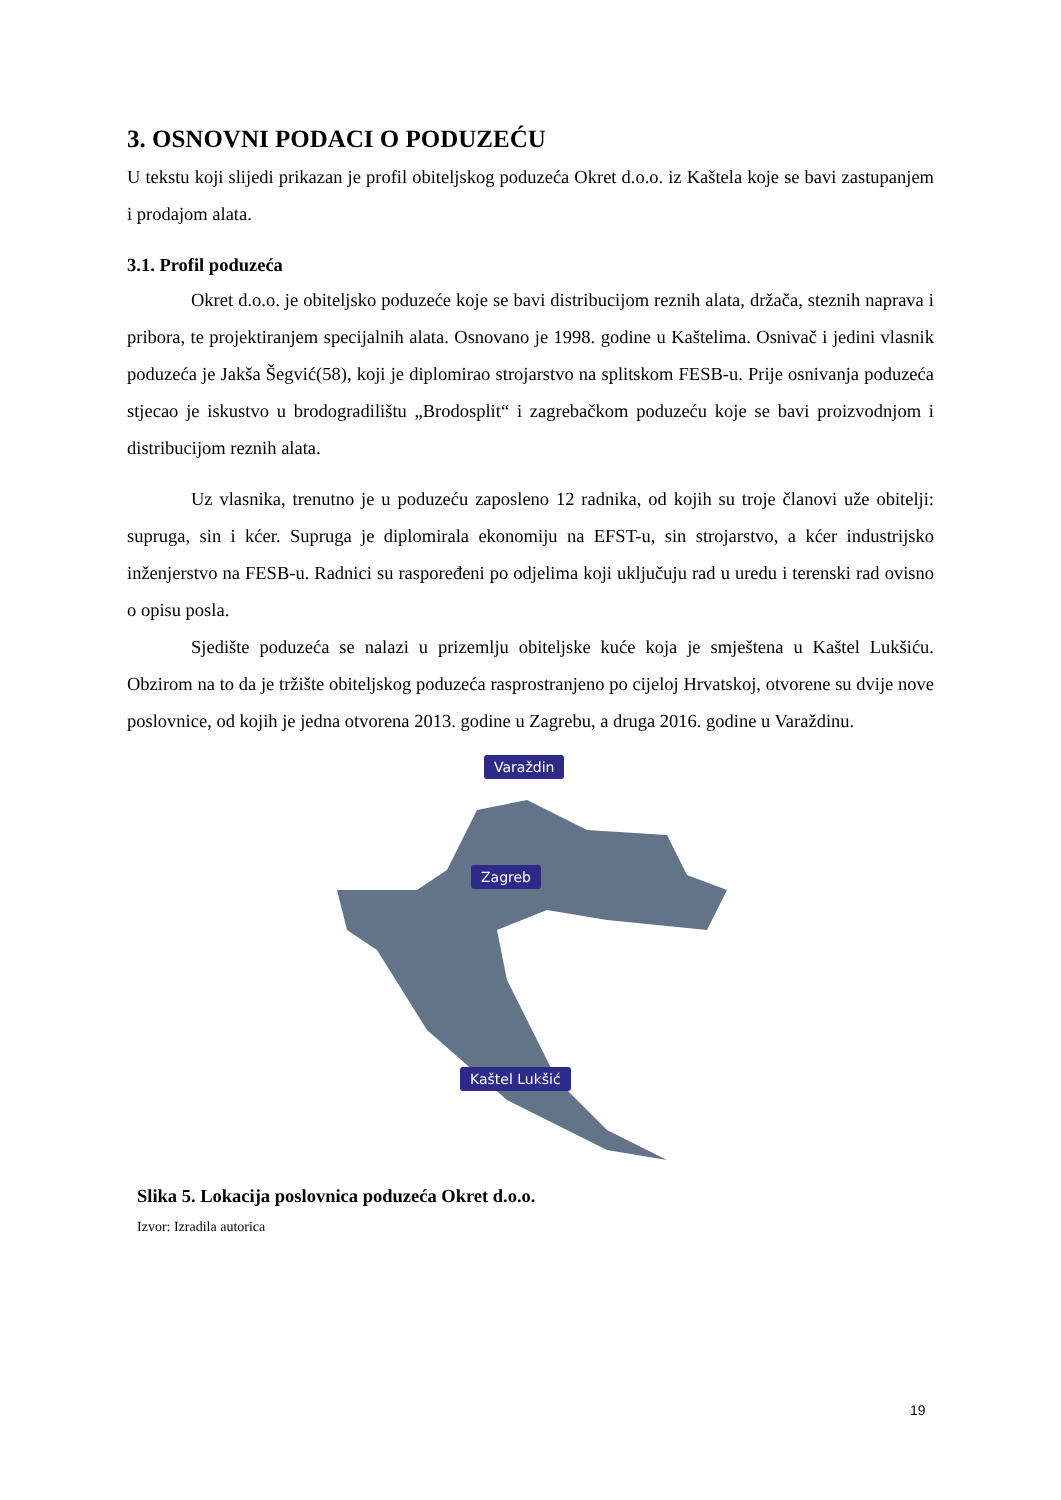3. OSNOVNI PODACI O PODUZEĆU
U tekstu koji slijedi prikazan je profil obiteljskog poduzeća Okret d.o.o. iz Kaštela koje se bavi zastupanjem i prodajom alata.
3.1. Profil poduzeća
Okret d.o.o. je obiteljsko poduzeće koje se bavi distribucijom reznih alata, držača, steznih naprava i pribora, te projektiranjem specijalnih alata. Osnovano je 1998. godine u Kaštelima. Osnivač i jedini vlasnik poduzeća je Jakša Šegvić(58), koji je diplomirao strojarstvo na splitskom FESB-u. Prije osnivanja poduzeća stjecao je iskustvo u brodogradilištu „Brodosplit“ i zagrebačkom poduzeću koje se bavi proizvodnjom i distribucijom reznih alata.
Uz vlasnika, trenutno je u poduzeću zaposleno 12 radnika, od kojih su troje članovi uže obitelji: supruga, sin i kćer. Supruga je diplomirala ekonomiju na EFST-u, sin strojarstvo, a kćer industrijsko inženjerstvo na FESB-u. Radnici su raspoređeni po odjelima koji uključuju rad u uredu i terenski rad ovisno o opisu posla.
Sjedište poduzeća se nalazi u prizemlju obiteljske kuće koja je smještena u Kaštel Lukšiću. Obzirom na to da je tržište obiteljskog poduzeća rasprostranjeno po cijeloj Hrvatskoj, otvorene su dvije nove poslovnice, od kojih je jedna otvorena 2013. godine u Zagrebu, a druga 2016. godine u Varaždinu.
Varaždin
Zagreb
Kaštel Lukšić
Slika 5. Lokacija poslovnica poduzeća Okret d.o.o.
Izvor: Izradila autorica
19